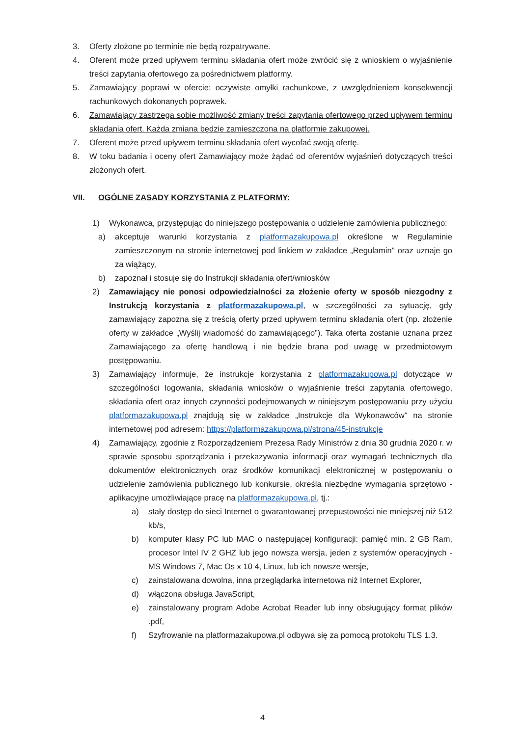3. Oferty złożone po terminie nie będą rozpatrywane.
4. Oferent może przed upływem terminu składania ofert może zwrócić się z wnioskiem o wyjaśnienie treści zapytania ofertowego za pośrednictwem platformy.
5. Zamawiający poprawi w ofercie: oczywiste omyłki rachunkowe, z uwzględnieniem konsekwencji rachunkowych dokonanych poprawek.
6. Zamawiający zastrzega sobie możliwość zmiany treści zapytania ofertowego przed upływem terminu składania ofert. Każda zmiana będzie zamieszczona na platformie zakupowej.
7. Oferent może przed upływem terminu składania ofert wycofać swoją ofertę.
8. W toku badania i oceny ofert Zamawiający może żądać od oferentów wyjaśnień dotyczących treści złożonych ofert.
VII. OGÓLNE ZASADY KORZYSTANIA Z PLATFORMY:
1) Wykonawca, przystępując do niniejszego postępowania o udzielenie zamówienia publicznego:
a) akceptuje warunki korzystania z platformazakupowa.pl określone w Regulaminie zamieszczonym na stronie internetowej pod linkiem w zakładce „Regulamin" oraz uznaje go za wiążący,
b) zapoznał i stosuje się do Instrukcji składania ofert/wniosków
2) Zamawiający nie ponosi odpowiedzialności za złożenie oferty w sposób niezgodny z Instrukcją korzystania z platformazakupowa.pl, w szczególności za sytuację, gdy zamawiający zapozna się z treścią oferty przed upływem terminu składania ofert (np. złożenie oferty w zakładce „Wyślij wiadomość do zamawiającego”). Taka oferta zostanie uznana przez Zamawiającego za ofertę handlową i nie będzie brana pod uwagę w przedmiotowym postępowaniu.
3) Zamawiający informuje, że instrukcje korzystania z platformazakupowa.pl dotyczące w szczególności logowania, składania wniosków o wyjaśnienie treści zapytania ofertowego, składania ofert oraz innych czynności podejmowanych w niniejszym postępowaniu przy użyciu platformazakupowa.pl znajdują się w zakładce „Instrukcje dla Wykonawców" na stronie internetowej pod adresem: https://platformazakupowa.pl/strona/45-instrukcje
4) Zamawiający, zgodnie z Rozporządzeniem Prezesa Rady Ministrów z dnia 30 grudnia 2020 r. w sprawie sposobu sporządzania i przekazywania informacji oraz wymagań technicznych dla dokumentów elektronicznych oraz środków komunikacji elektronicznej w postępowaniu o udzielenie zamówienia publicznego lub konkursie, określa niezbędne wymagania sprzętowo - aplikacyjne umożliwiające pracę na platformazakupowa.pl, tj.:
a) stały dostęp do sieci Internet o gwarantowanej przepustowości nie mniejszej niż 512 kb/s,
b) komputer klasy PC lub MAC o następującej konfiguracji: pamięć min. 2 GB Ram, procesor Intel IV 2 GHZ lub jego nowsza wersja, jeden z systemów operacyjnych - MS Windows 7, Mac Os x 10 4, Linux, lub ich nowsze wersje,
c) zainstalowana dowolna, inna przeglądarka internetowa niż Internet Explorer,
d) włączona obsługa JavaScript,
e) zainstalowany program Adobe Acrobat Reader lub inny obsługujący format plików .pdf,
f) Szyfrowanie na platformazakupowa.pl odbywa się za pomocą protokołu TLS 1.3.
4